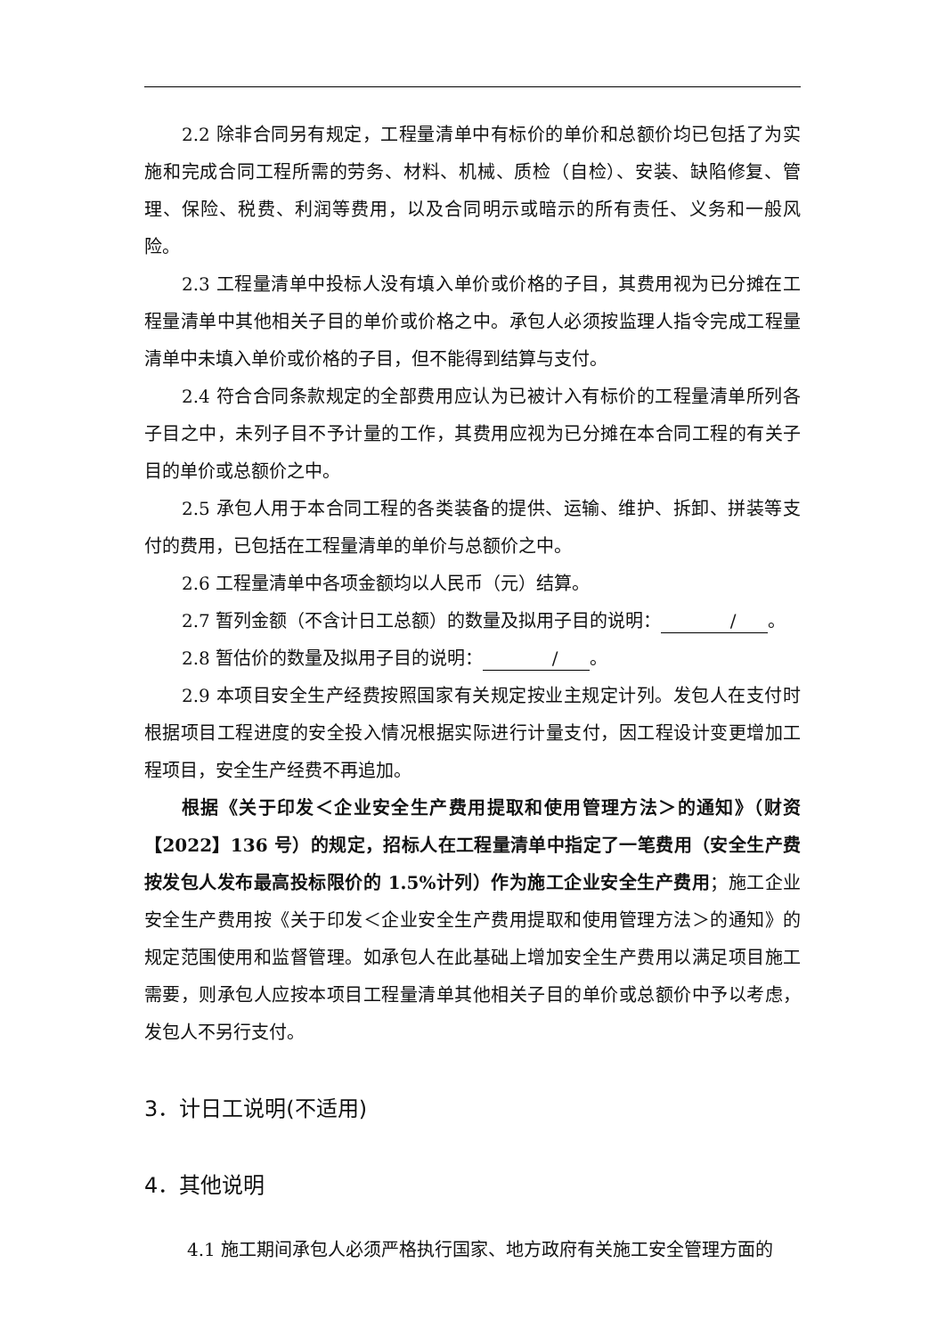2.2 除非合同另有规定，工程量清单中有标价的单价和总额价均已包括了为实施和完成合同工程所需的劳务、材料、机械、质检（自检）、安装、缺陷修复、管理、保险、税费、利润等费用，以及合同明示或暗示的所有责任、义务和一般风险。
2.3 工程量清单中投标人没有填入单价或价格的子目，其费用视为已分摊在工程量清单中其他相关子目的单价或价格之中。承包人必须按监理人指令完成工程量清单中未填入单价或价格的子目，但不能得到结算与支付。
2.4 符合合同条款规定的全部费用应认为已被计入有标价的工程量清单所列各子目之中，未列子目不予计量的工作，其费用应视为已分摊在本合同工程的有关子目的单价或总额价之中。
2.5 承包人用于本合同工程的各类装备的提供、运输、维护、拆卸、拼装等支付的费用，已包括在工程量清单的单价与总额价之中。
2.6 工程量清单中各项金额均以人民币（元）结算。
2.7 暂列金额（不含计日工总额）的数量及拟用子目的说明： / 。
2.8 暂估价的数量及拟用子目的说明： / 。
2.9 本项目安全生产经费按照国家有关规定按业主规定计列。发包人在支付时根据项目工程进度的安全投入情况根据实际进行计量支付，因工程设计变更增加工程项目，安全生产经费不再追加。
根据《关于印发＜企业安全生产费用提取和使用管理方法＞的通知》（财资【2022】136 号）的规定，招标人在工程量清单中指定了一笔费用（安全生产费按发包人发布最高投标限价的 1.5%计列）作为施工企业安全生产费用；施工企业安全生产费用按《关于印发＜企业安全生产费用提取和使用管理方法＞的通知》的规定范围使用和监督管理。如承包人在此基础上增加安全生产费用以满足项目施工需要，则承包人应按本项目工程量清单其他相关子目的单价或总额价中予以考虑，发包人不另行支付。
3．计日工说明(不适用)
4．其他说明
4.1 施工期间承包人必须严格执行国家、地方政府有关施工安全管理方面的